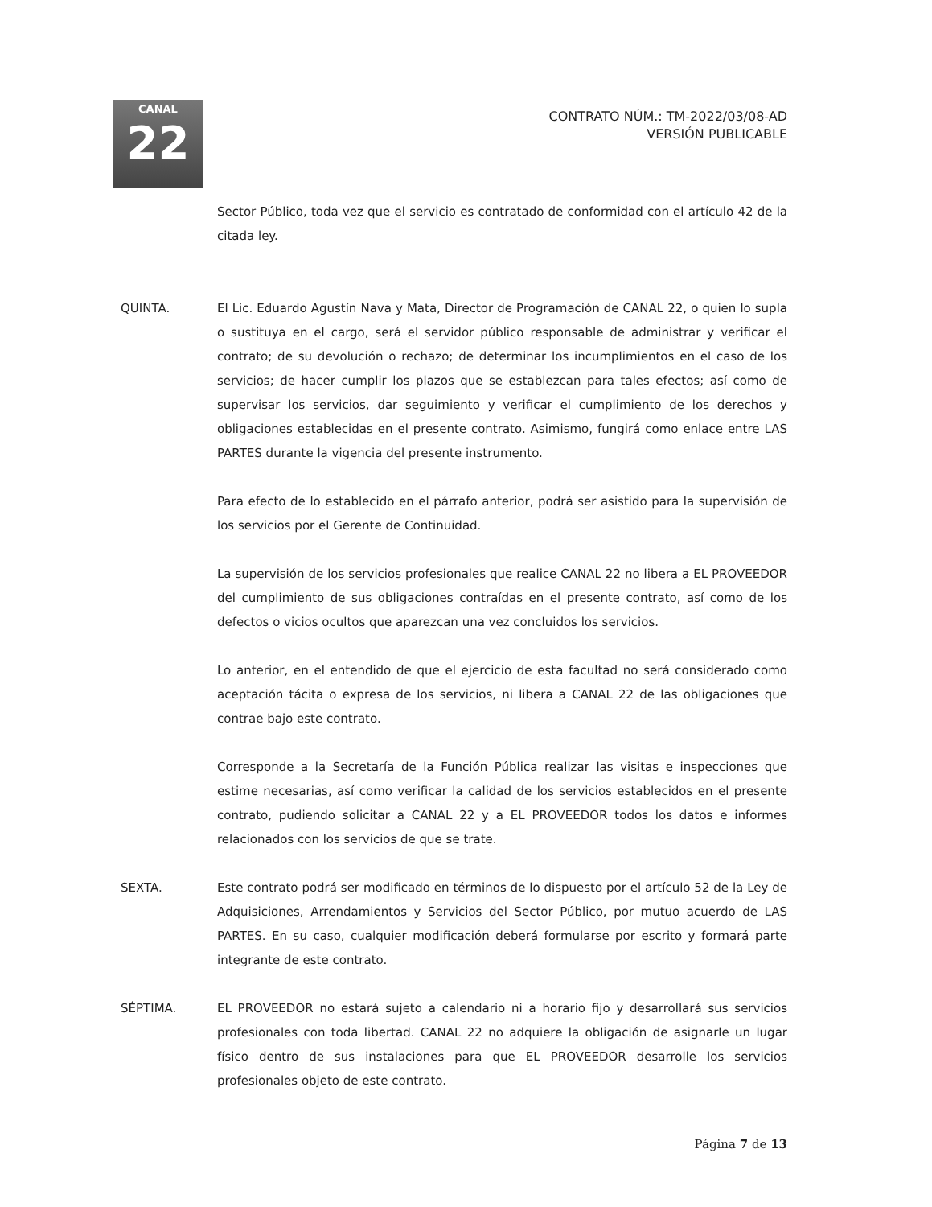CANAL
22
CONTRATO NÚM.: TM-2022/03/08-AD
VERSIÓN PUBLICABLE
Sector Público, toda vez que el servicio es contratado de conformidad con el artículo 42 de la citada ley.
QUINTA. El Lic. Eduardo Agustín Nava y Mata, Director de Programación de CANAL 22, o quien lo supla o sustituya en el cargo, será el servidor público responsable de administrar y verificar el contrato; de su devolución o rechazo; de determinar los incumplimientos en el caso de los servicios; de hacer cumplir los plazos que se establezcan para tales efectos; así como de supervisar los servicios, dar seguimiento y verificar el cumplimiento de los derechos y obligaciones establecidas en el presente contrato. Asimismo, fungirá como enlace entre LAS PARTES durante la vigencia del presente instrumento.
Para efecto de lo establecido en el párrafo anterior, podrá ser asistido para la supervisión de los servicios por el Gerente de Continuidad.
La supervisión de los servicios profesionales que realice CANAL 22 no libera a EL PROVEEDOR del cumplimiento de sus obligaciones contraídas en el presente contrato, así como de los defectos o vicios ocultos que aparezcan una vez concluidos los servicios.
Lo anterior, en el entendido de que el ejercicio de esta facultad no será considerado como aceptación tácita o expresa de los servicios, ni libera a CANAL 22 de las obligaciones que contrae bajo este contrato.
Corresponde a la Secretaría de la Función Pública realizar las visitas e inspecciones que estime necesarias, así como verificar la calidad de los servicios establecidos en el presente contrato, pudiendo solicitar a CANAL 22 y a EL PROVEEDOR todos los datos e informes relacionados con los servicios de que se trate.
SEXTA. Este contrato podrá ser modificado en términos de lo dispuesto por el artículo 52 de la Ley de Adquisiciones, Arrendamientos y Servicios del Sector Público, por mutuo acuerdo de LAS PARTES. En su caso, cualquier modificación deberá formularse por escrito y formará parte integrante de este contrato.
SÉPTIMA. EL PROVEEDOR no estará sujeto a calendario ni a horario fijo y desarrollará sus servicios profesionales con toda libertad. CANAL 22 no adquiere la obligación de asignarle un lugar físico dentro de sus instalaciones para que EL PROVEEDOR desarrolle los servicios profesionales objeto de este contrato.
Página 7 de 13